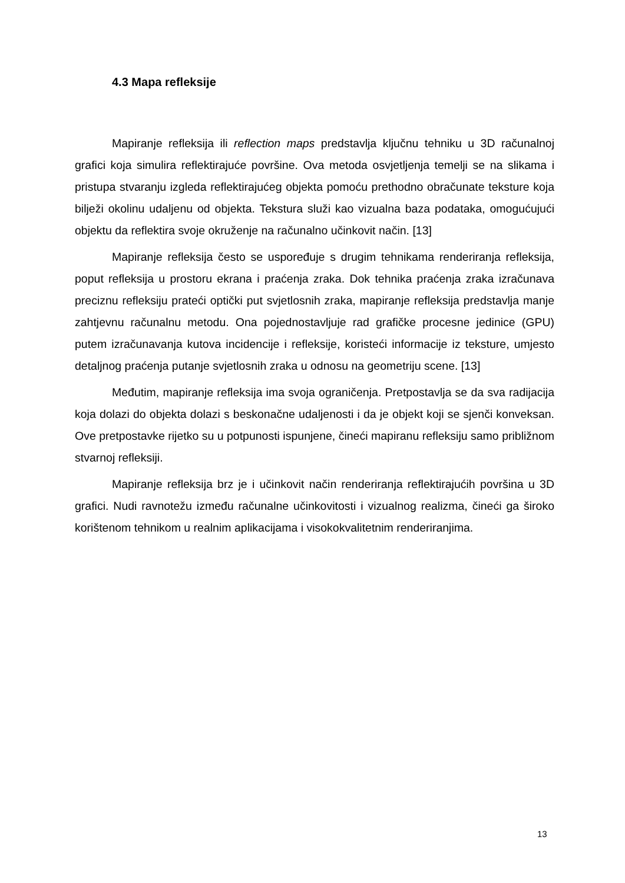4.3 Mapa refleksije
Mapiranje refleksija ili reflection maps predstavlja ključnu tehniku u 3D računalnoj grafici koja simulira reflektirajuće površine. Ova metoda osvjetljenja temelji se na slikama i pristupa stvaranju izgleda reflektirajućeg objekta pomoću prethodno obračunate teksture koja bilježi okolinu udaljenu od objekta. Tekstura služi kao vizualna baza podataka, omogućujući objektu da reflektira svoje okruženje na računalno učinkovit način. [13]
Mapiranje refleksija često se uspoređuje s drugim tehnikama renderiranja refleksija, poput refleksija u prostoru ekrana i praćenja zraka. Dok tehnika praćenja zraka izračunava preciznu refleksiju prateći optički put svjetlosnih zraka, mapiranje refleksija predstavlja manje zahtjevnu računalnu metodu. Ona pojednostavljuje rad grafičke procesne jedinice (GPU) putem izračunavanja kutova incidencije i refleksije, koristeći informacije iz teksture, umjesto detaljnog praćenja putanje svjetlosnih zraka u odnosu na geometriju scene. [13]
Međutim, mapiranje refleksija ima svoja ograničenja. Pretpostavlja se da sva radijacija koja dolazi do objekta dolazi s beskonačne udaljenosti i da je objekt koji se sjenči konveksan. Ove pretpostavke rijetko su u potpunosti ispunjene, čineći mapiranu refleksiju samo približnom stvarnoj refleksiji.
Mapiranje refleksija brz je i učinkovit način renderiranja reflektirajućih površina u 3D grafici. Nudi ravnotežu između računalne učinkovitosti i vizualnog realizma, čineći ga široko korištenom tehnikom u realnim aplikacijama i visokokvalitetnim renderiranjima.
13